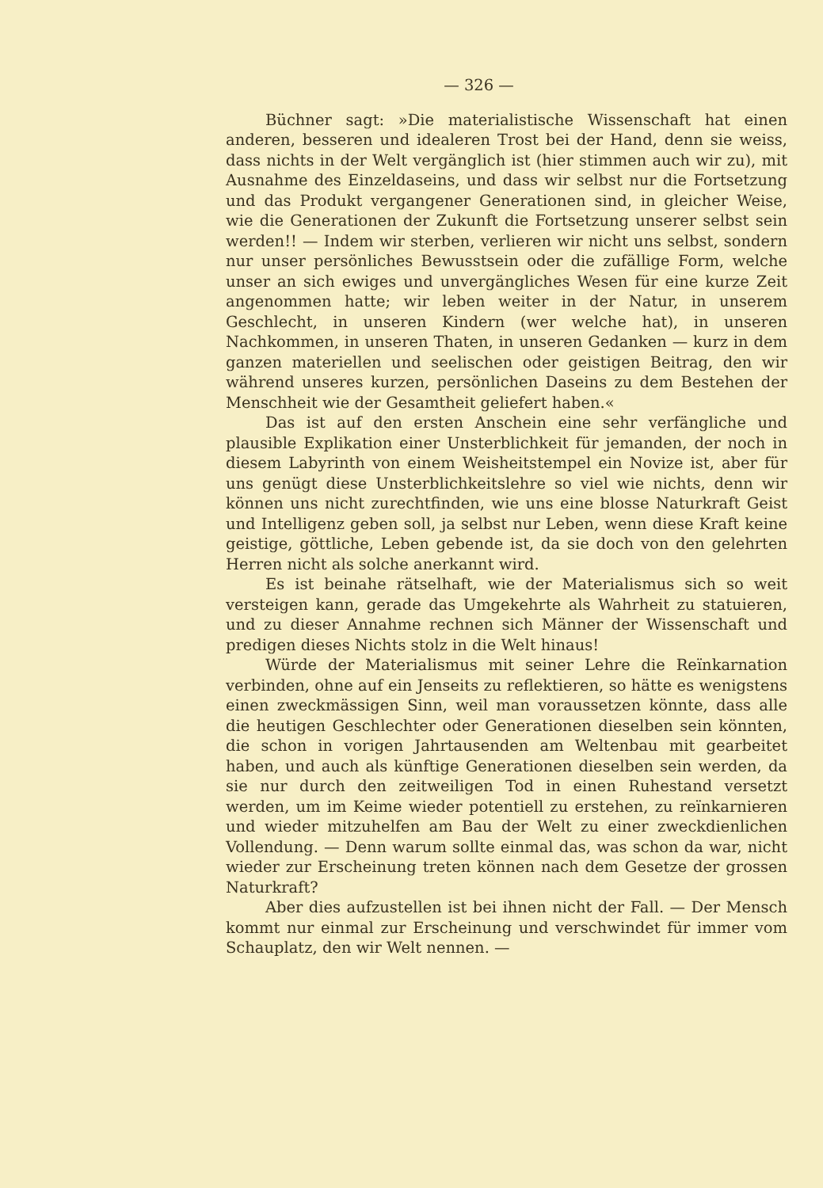— 326 —
Büchner sagt: »Die materialistische Wissenschaft hat einen anderen, besseren und idealeren Trost bei der Hand, denn sie weiss, dass nichts in der Welt vergänglich ist (hier stimmen auch wir zu), mit Ausnahme des Einzeldaseins, und dass wir selbst nur die Fortsetzung und das Produkt vergangener Generationen sind, in gleicher Weise, wie die Generationen der Zukunft die Fortsetzung unserer selbst sein werden!! — Indem wir sterben, verlieren wir nicht uns selbst, sondern nur unser persönliches Bewusstsein oder die zufällige Form, welche unser an sich ewiges und unvergängliches Wesen für eine kurze Zeit angenommen hatte; wir leben weiter in der Natur, in unserem Geschlecht, in unseren Kindern (wer welche hat), in unseren Nachkommen, in unseren Thaten, in unseren Gedanken — kurz in dem ganzen materiellen und seelischen oder geistigen Beitrag, den wir während unseres kurzen, persönlichen Daseins zu dem Bestehen der Menschheit wie der Gesamtheit geliefert haben.«
Das ist auf den ersten Anschein eine sehr verfängliche und plausible Explikation einer Unsterblichkeit für jemanden, der noch in diesem Labyrinth von einem Weisheitstempel ein Novize ist, aber für uns genügt diese Unsterblichkeitslehre so viel wie nichts, denn wir können uns nicht zurechtfinden, wie uns eine blosse Naturkraft Geist und Intelligenz geben soll, ja selbst nur Leben, wenn diese Kraft keine geistige, göttliche, Leben gebende ist, da sie doch von den gelehrten Herren nicht als solche anerkannt wird.
Es ist beinahe rätselhaft, wie der Materialismus sich so weit versteigen kann, gerade das Umgekehrte als Wahrheit zu statuieren, und zu dieser Annahme rechnen sich Männer der Wissenschaft und predigen dieses Nichts stolz in die Welt hinaus!
Würde der Materialismus mit seiner Lehre die Reïnkarnation verbinden, ohne auf ein Jenseits zu reflektieren, so hätte es wenigstens einen zweckmässigen Sinn, weil man voraussetzen könnte, dass alle die heutigen Geschlechter oder Generationen dieselben sein könnten, die schon in vorigen Jahrtausenden am Weltenbau mit gearbeitet haben, und auch als künftige Generationen dieselben sein werden, da sie nur durch den zeitweiligen Tod in einen Ruhestand versetzt werden, um im Keime wieder potentiell zu erstehen, zu reïnkarnieren und wieder mitzuhelfen am Bau der Welt zu einer zweckdienlichen Vollendung. — Denn warum sollte einmal das, was schon da war, nicht wieder zur Erscheinung treten können nach dem Gesetze der grossen Naturkraft?
Aber dies aufzustellen ist bei ihnen nicht der Fall. — Der Mensch kommt nur einmal zur Erscheinung und verschwindet für immer vom Schauplatz, den wir Welt nennen. —